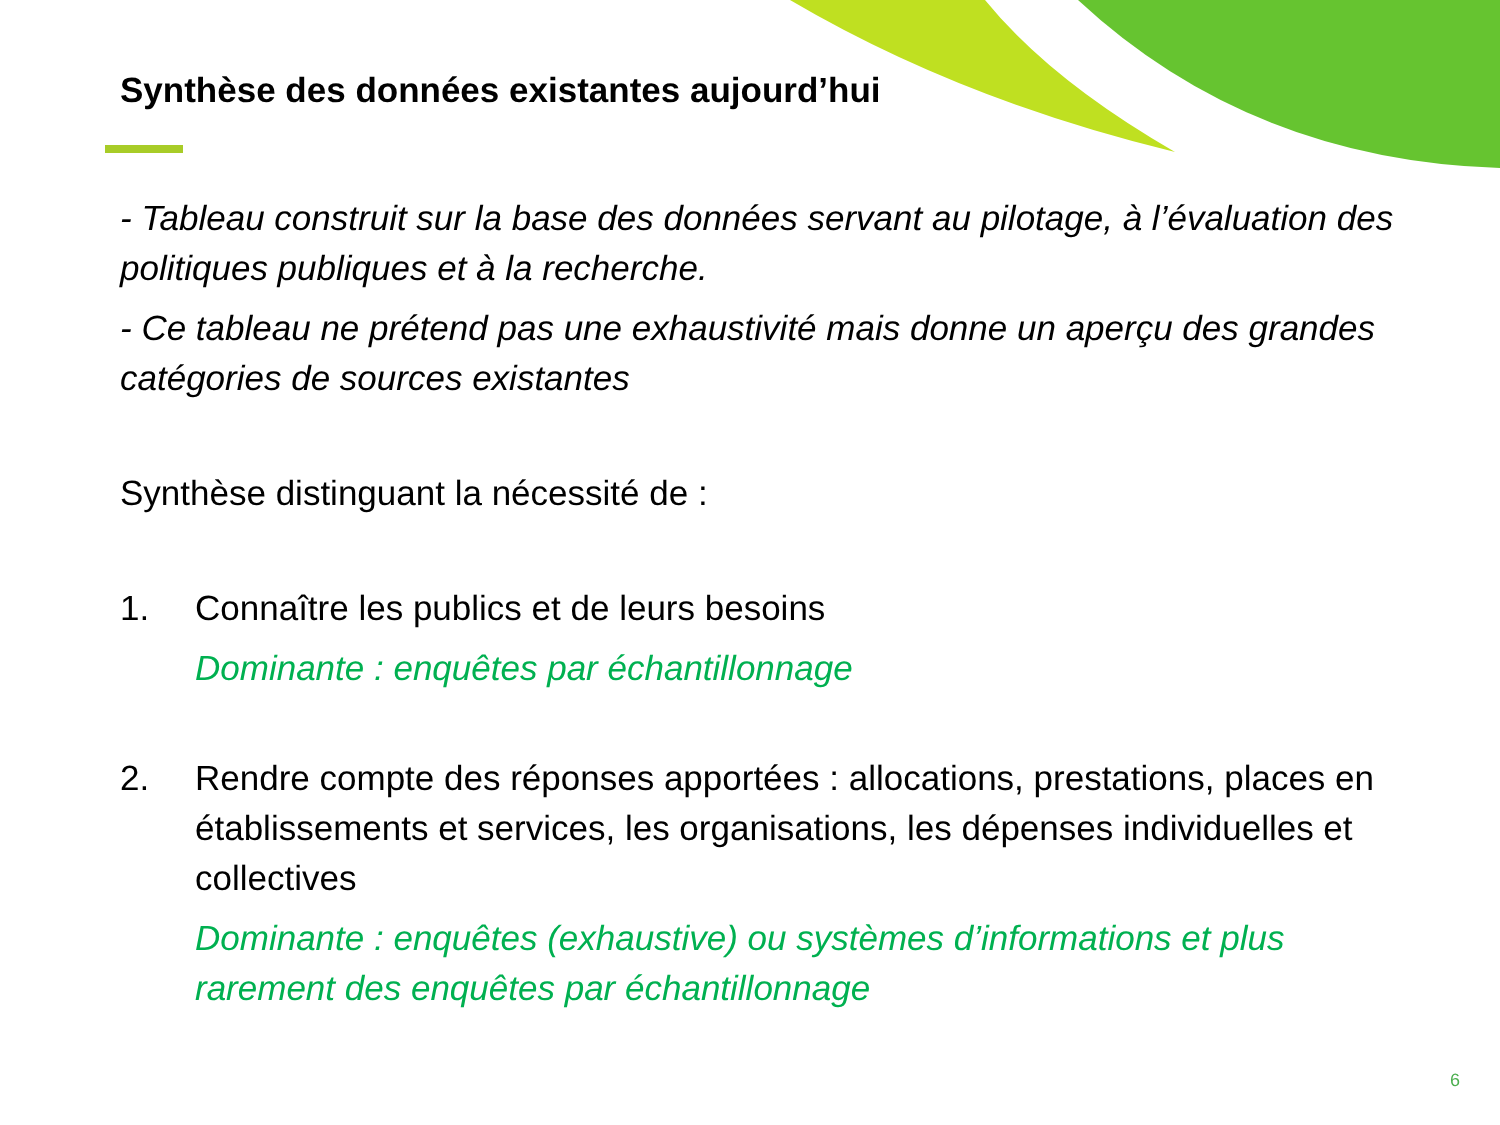Synthèse des données existantes aujourd’hui
- Tableau construit sur la base des données servant au pilotage, à l’évaluation des politiques publiques et à la recherche.
- Ce tableau ne prétend pas une exhaustivité mais donne un aperçu des grandes catégories de sources existantes
Synthèse distinguant la nécessité de :
1. Connaître les publics et de leurs besoins
Dominante : enquêtes par échantillonnage
2. Rendre compte des réponses apportées : allocations, prestations, places en établissements et services, les organisations, les dépenses individuelles et collectives
Dominante : enquêtes (exhaustive) ou systèmes d’informations et plus rarement des enquêtes par échantillonnage
6